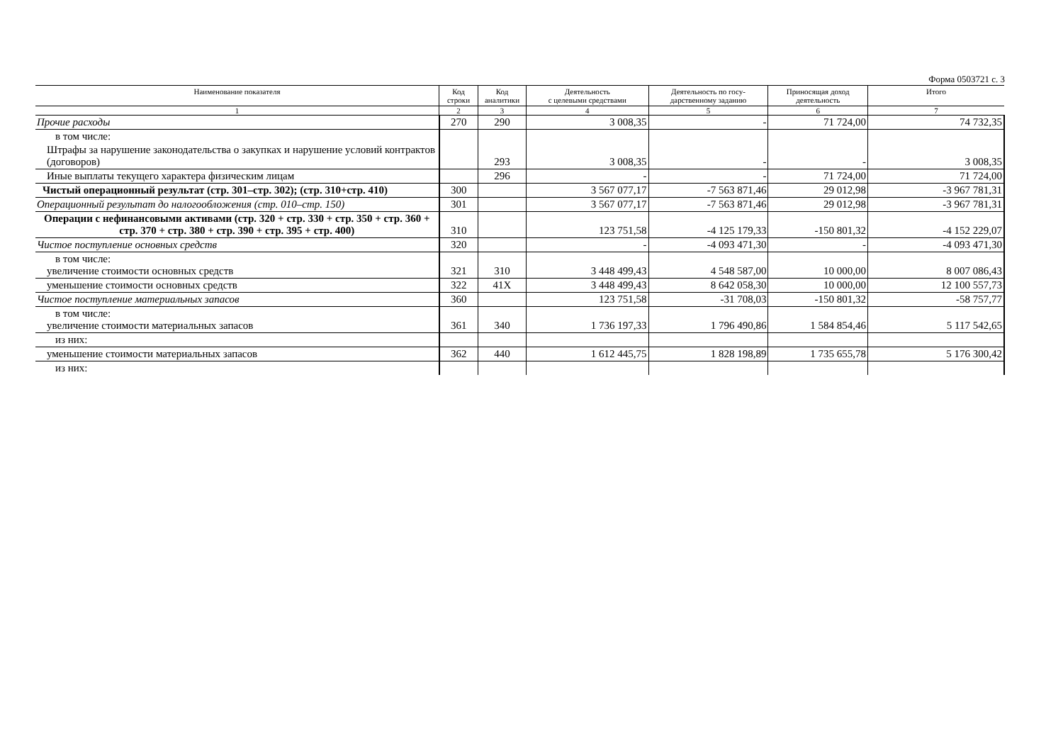Форма 0503721 с. 3
| Наименование показателя | Код строки | Код аналитики | Деятельность с целевыми средствами | Деятельность по госу- дарственному заданию | Приносящая доход деятельность | Итого |
| --- | --- | --- | --- | --- | --- | --- |
| 1 | 2 | 3 | 4 | 5 | 6 | 7 |
| Прочие расходы | 270 | 290 | 3 008,35 | - | 71 724,00 | 74 732,35 |
| в том числе: | | | | | | |
| Штрафы за нарушение законодательства о закупках и нарушение условий контрактов (договоров) | | 293 | 3 008,35 | - | - | 3 008,35 |
| Иные выплаты текущего характера физическим лицам | | 296 | - | - | 71 724,00 | 71 724,00 |
| Чистый операционный результат (стр. 301–стр. 302); (стр. 310+стр. 410) | 300 | | 3 567 077,17 | -7 563 871,46 | 29 012,98 | -3 967 781,31 |
| Операционный результат до налогообложения (стр. 010–стр. 150) | 301 | | 3 567 077,17 | -7 563 871,46 | 29 012,98 | -3 967 781,31 |
| Операции с нефинансовыми активами (стр. 320 + стр. 330 + стр. 350 + стр. 360 + стр. 370 + стр. 380 + стр. 390 + стр. 395 + стр. 400) | 310 | | 123 751,58 | -4 125 179,33 | -150 801,32 | -4 152 229,07 |
| Чистое поступление основных средств | 320 | | - | -4 093 471,30 | - | -4 093 471,30 |
| в том числе: увеличение стоимости основных средств | 321 | 310 | 3 448 499,43 | 4 548 587,00 | 10 000,00 | 8 007 086,43 |
| уменьшение стоимости основных средств | 322 | 41X | 3 448 499,43 | 8 642 058,30 | 10 000,00 | 12 100 557,73 |
| Чистое поступление материальных запасов | 360 | | 123 751,58 | -31 708,03 | -150 801,32 | -58 757,77 |
| в том числе: увеличение стоимости материальных запасов | 361 | 340 | 1 736 197,33 | 1 796 490,86 | 1 584 854,46 | 5 117 542,65 |
| из них: | | | | | | |
| уменьшение стоимости материальных запасов | 362 | 440 | 1 612 445,75 | 1 828 198,89 | 1 735 655,78 | 5 176 300,42 |
| из них: | | | | | | |